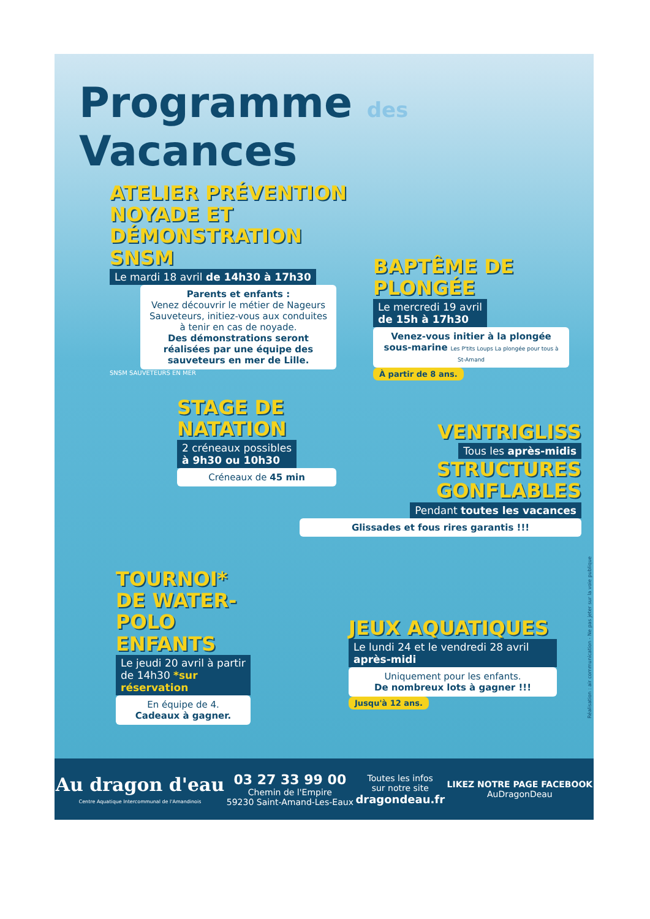Programme des Vacances
ATELIER PRÉVENTION NOYADE ET DÉMONSTRATION SNSM
Le mardi 18 avril de 14h30 à 17h30
Parents et enfants :
Venez découvrir le métier de Nageurs Sauveteurs, initiez-vous aux conduites à tenir en cas de noyade.
Des démonstrations seront réalisées par une équipe des sauveteurs en mer de Lille.
SNSM SAUVETEURS EN MER
BAPTÊME DE PLONGÉE
Le mercredi 19 avril
de 15h à 17h30
Venez-vous initier à la plongée sous-marine Les P'tits Loups La plongée pour tous à St-Amand
À partir de 8 ans.
STAGE DE NATATION
2 créneaux possibles
à 9h30 ou 10h30
Créneaux de 45 min
VENTRIGLISS
Tous les après-midis
STRUCTURES GONFLABLES
Pendant toutes les vacances
Glissades et fous rires garantis !!!
TOURNOI* DE WATER-POLO ENFANTS
Le jeudi 20 avril à partir de 14h30 *sur réservation
En équipe de 4.
Cadeaux à gagner.
JEUX AQUATIQUES
Le lundi 24 et le vendredi 28 avril après-midi
Uniquement pour les enfants.
De nombreux lots à gagner !!!
Jusqu'à 12 ans.
Réalisation : air communication - Ne pas jeter sur la voie publique
Au dragon d'eau
Centre Aquatique Intercommunal de l'Amandinois
03 27 33 99 00
Chemin de l'Empire
59230 Saint-Amand-Les-Eaux
Toutes les infos
sur notre site
dragondeau.fr
LIKEZ NOTRE PAGE FACEBOOK
AuDragonDeau